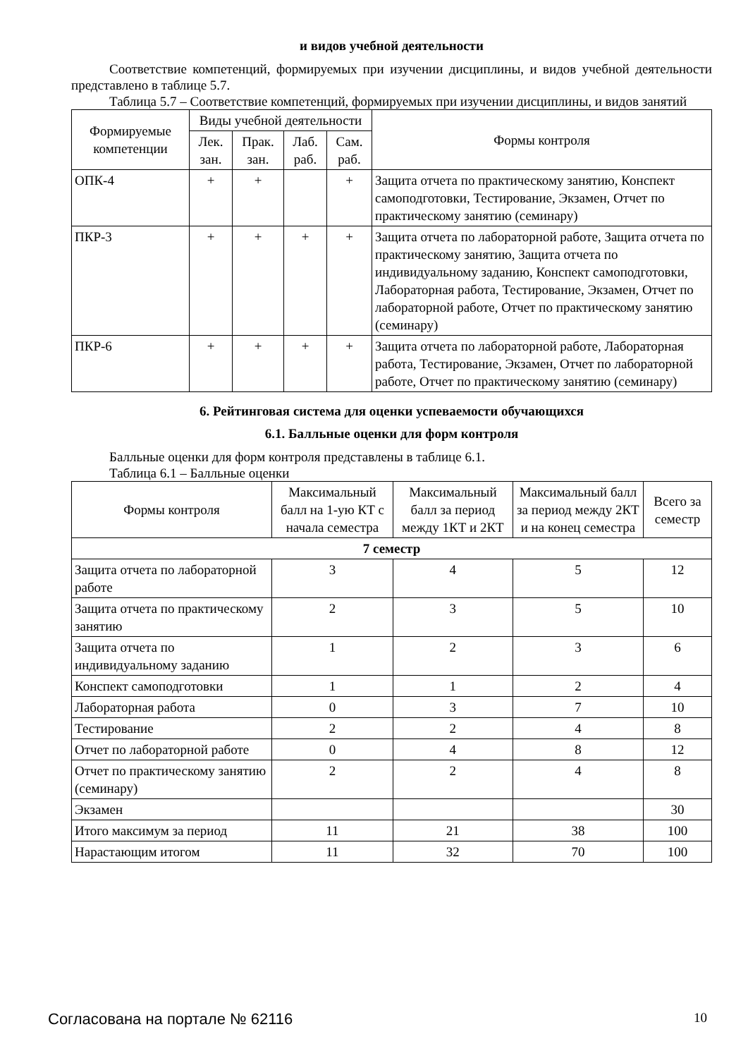и видов учебной деятельности
Соответствие компетенций, формируемых при изучении дисциплины, и видов учебной деятельности представлено в таблице 5.7.
Таблица 5.7 – Соответствие компетенций, формируемых при изучении дисциплины, и видов занятий
| Формируемые компетенции | Виды учебной деятельности | | | | Формы контроля |
| --- | --- | --- | --- | --- | --- |
| | Лек. зан. | Прак. зан. | Лаб. раб. | Сам. раб. | |
| ОПК-4 | + | + | | + | Защита отчета по практическому занятию, Конспект самоподготовки, Тестирование, Экзамен, Отчет по практическому занятию (семинару) |
| ПКР-3 | + | + | + | + | Защита отчета по лабораторной работе, Защита отчета по практическому занятию, Защита отчета по индивидуальному заданию, Конспект самоподготовки, Лабораторная работа, Тестирование, Экзамен, Отчет по лабораторной работе, Отчет по практическому занятию (семинару) |
| ПКР-6 | + | + | + | + | Защита отчета по лабораторной работе, Лабораторная работа, Тестирование, Экзамен, Отчет по лабораторной работе, Отчет по практическому занятию (семинару) |
6. Рейтинговая система для оценки успеваемости обучающихся
6.1. Балльные оценки для форм контроля
Балльные оценки для форм контроля представлены в таблице 6.1.
Таблица 6.1 – Балльные оценки
| Формы контроля | Максимальный балл на 1-ую КТ с начала семестра | Максимальный балл за период между 1КТ и 2КТ | Максимальный балл за период между 2КТ и на конец семестра | Всего за семестр |
| --- | --- | --- | --- | --- |
| 7 семестр | | | | |
| Защита отчета по лабораторной работе | 3 | 4 | 5 | 12 |
| Защита отчета по практическому занятию | 2 | 3 | 5 | 10 |
| Защита отчета по индивидуальному заданию | 1 | 2 | 3 | 6 |
| Конспект самоподготовки | 1 | 1 | 2 | 4 |
| Лабораторная работа | 0 | 3 | 7 | 10 |
| Тестирование | 2 | 2 | 4 | 8 |
| Отчет по лабораторной работе | 0 | 4 | 8 | 12 |
| Отчет по практическому занятию (семинару) | 2 | 2 | 4 | 8 |
| Экзамен | | | | 30 |
| Итого максимум за период | 11 | 21 | 38 | 100 |
| Нарастающим итогом | 11 | 32 | 70 | 100 |
Согласована на портале № 62116 10